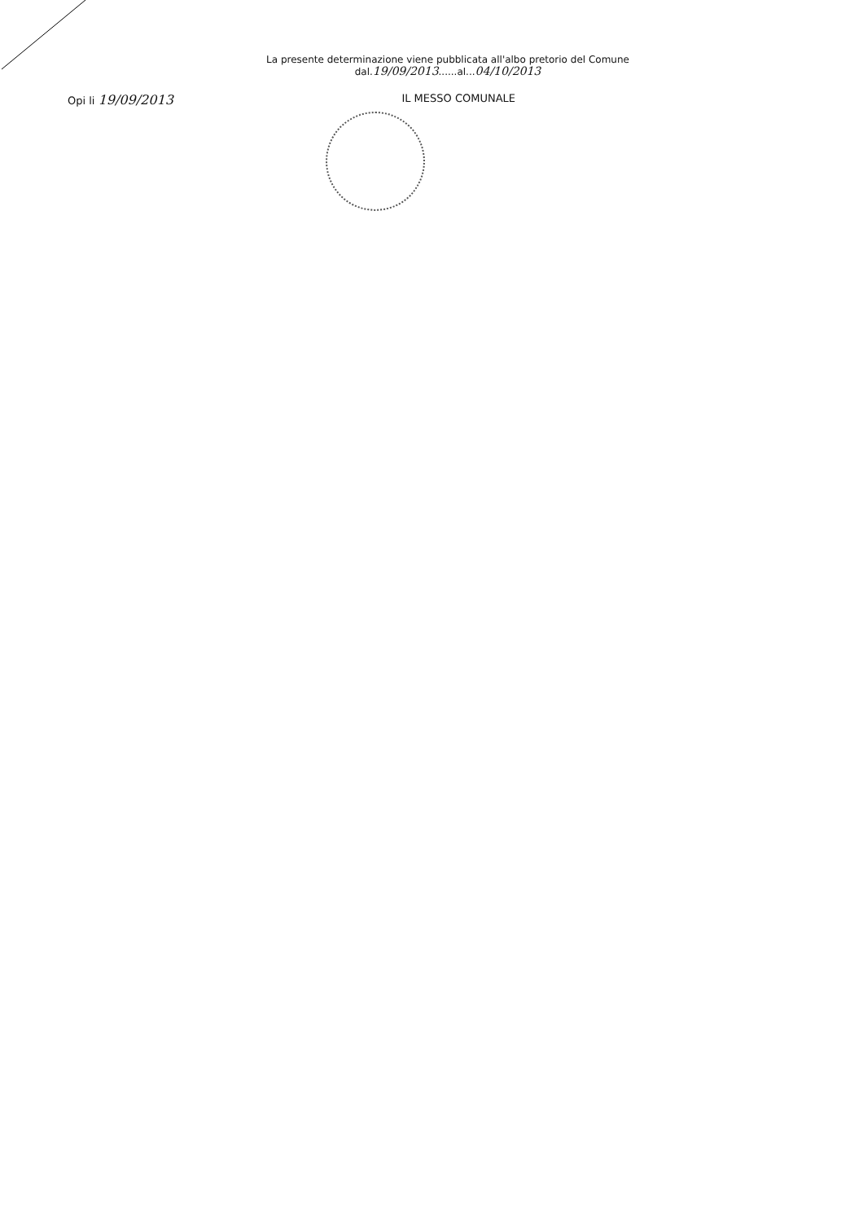La presente determinazione viene pubblicata all'albo pretorio del Comune
dal.19/09/2013......al...04/10/2013
Opi li 19/09/2013 IL MESSO COMUNALE